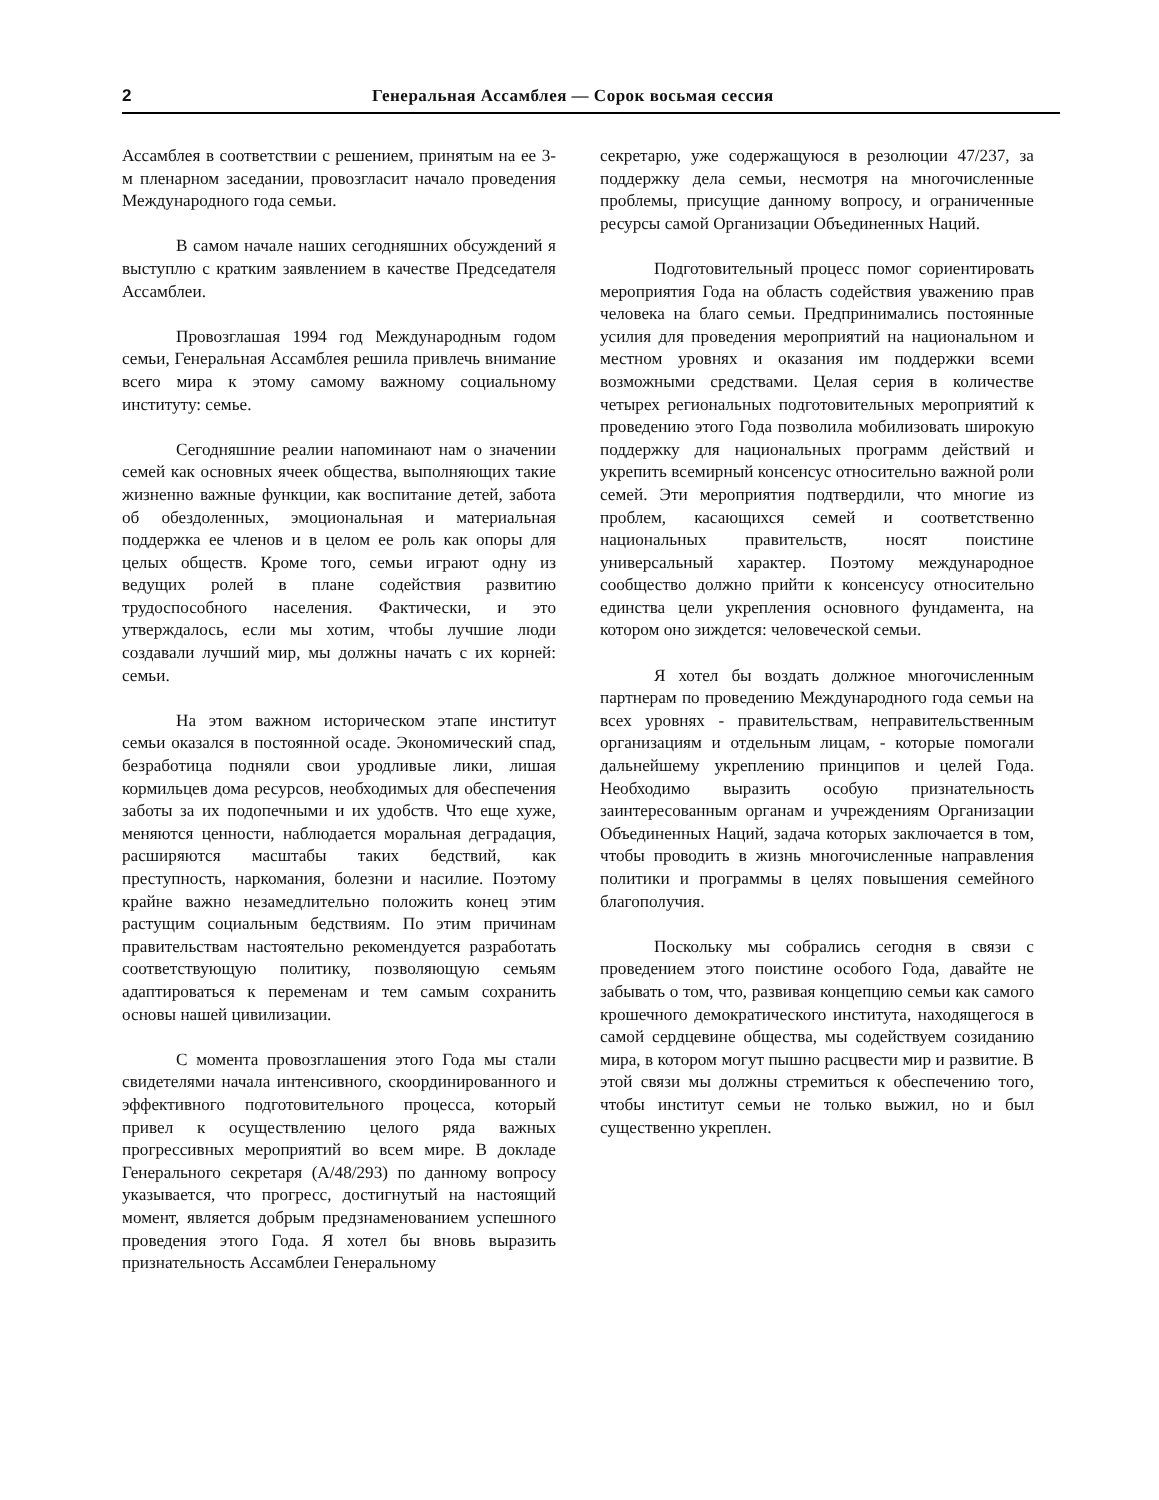2 Генеральная Ассамблея — Сорок восьмая сессия
Ассамблея в соответствии с решением, принятым на ее 3-м пленарном заседании, провозгласит начало проведения Международного года семьи.
В самом начале наших сегодняшних обсуждений я выступлю с кратким заявлением в качестве Председателя Ассамблеи.
Провозглашая 1994 год Международным годом семьи, Генеральная Ассамблея решила привлечь внимание всего мира к этому самому важному социальному институту: семье.
Сегодняшние реалии напоминают нам о значении семей как основных ячеек общества, выполняющих такие жизненно важные функции, как воспитание детей, забота об обездоленных, эмоциональная и материальная поддержка ее членов и в целом ее роль как опоры для целых обществ. Кроме того, семьи играют одну из ведущих ролей в плане содействия развитию трудоспособного населения. Фактически, и это утверждалось, если мы хотим, чтобы лучшие люди создавали лучший мир, мы должны начать с их корней: семьи.
На этом важном историческом этапе институт семьи оказался в постоянной осаде. Экономический спад, безработица подняли свои уродливые лики, лишая кормильцев дома ресурсов, необходимых для обеспечения заботы за их подопечными и их удобств. Что еще хуже, меняются ценности, наблюдается моральная деградация, расширяются масштабы таких бедствий, как преступность, наркомания, болезни и насилие. Поэтому крайне важно незамедлительно положить конец этим растущим социальным бедствиям. По этим причинам правительствам настоятельно рекомендуется разработать соответствующую политику, позволяющую семьям адаптироваться к переменам и тем самым сохранить основы нашей цивилизации.
С момента провозглашения этого Года мы стали свидетелями начала интенсивного, скоординированного и эффективного подготовительного процесса, который привел к осуществлению целого ряда важных прогрессивных мероприятий во всем мире. В докладе Генерального секретаря (A/48/293) по данному вопросу указывается, что прогресс, достигнутый на настоящий момент, является добрым предзнаменованием успешного проведения этого Года. Я хотел бы вновь выразить признательность Ассамблеи Генеральному
секретарю, уже содержащуюся в резолюции 47/237, за поддержку дела семьи, несмотря на многочисленные проблемы, присущие данному вопросу, и ограниченные ресурсы самой Организации Объединенных Наций.
Подготовительный процесс помог сориентировать мероприятия Года на область содействия уважению прав человека на благо семьи. Предпринимались постоянные усилия для проведения мероприятий на национальном и местном уровнях и оказания им поддержки всеми возможными средствами. Целая серия в количестве четырех региональных подготовительных мероприятий к проведению этого Года позволила мобилизовать широкую поддержку для национальных программ действий и укрепить всемирный консенсус относительно важной роли семей. Эти мероприятия подтвердили, что многие из проблем, касающихся семей и соответственно национальных правительств, носят поистине универсальный характер. Поэтому международное сообщество должно прийти к консенсусу относительно единства цели укрепления основного фундамента, на котором оно зиждется: человеческой семьи.
Я хотел бы воздать должное многочисленным партнерам по проведению Международного года семьи на всех уровнях - правительствам, неправительственным организациям и отдельным лицам, - которые помогали дальнейшему укреплению принципов и целей Года. Необходимо выразить особую признательность заинтересованным органам и учреждениям Организации Объединенных Наций, задача которых заключается в том, чтобы проводить в жизнь многочисленные направления политики и программы в целях повышения семейного благополучия.
Поскольку мы собрались сегодня в связи с проведением этого поистине особого Года, давайте не забывать о том, что, развивая концепцию семьи как самого крошечного демократического института, находящегося в самой сердцевине общества, мы содействуем созиданию мира, в котором могут пышно расцвести мир и развитие. В этой связи мы должны стремиться к обеспечению того, чтобы институт семьи не только выжил, но и был существенно укреплен.